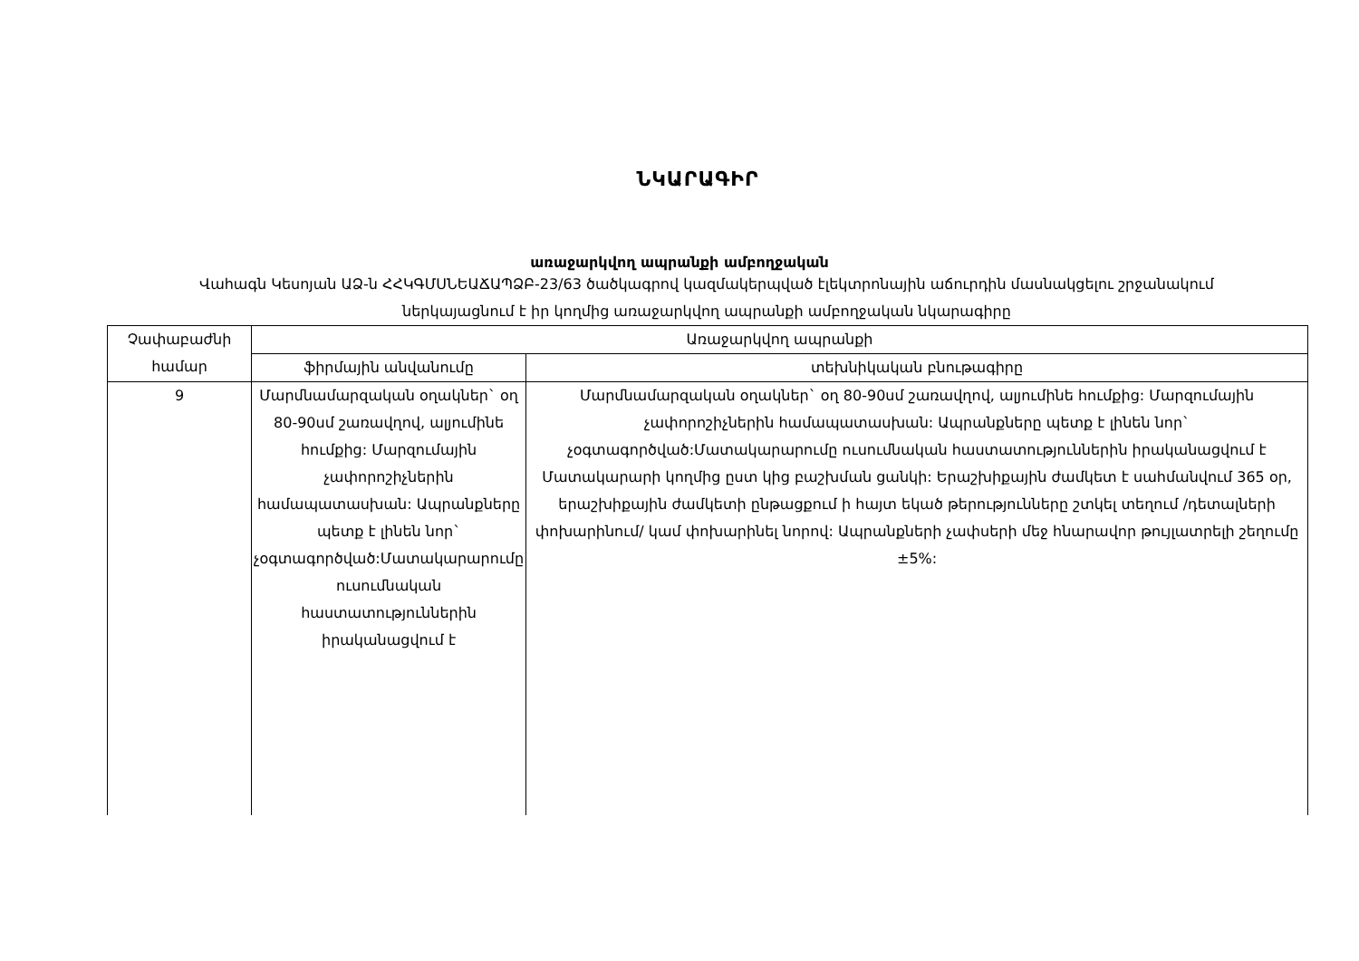ՆԿԱՐԱԳԻՐ
առաջարկվող ապրանքի ամբողջական
Վահագն Կեսոյան ԱՁ-ն ՀՀԿԳՄՍՆԵԱՃԱՊՁԲ-23/63 ծածկագրով կազմակերպված էլեկտրոնային աճուրդին մասնակցելու շրջանակում ներկայացնում է իր կողմից առաջարկվող ապրանքի ամբողջական նկարագիրը
| Չափաբաժնի համար | Առաջարկվող ապրանքի | |
| --- | --- | --- |
| | ֆիրմային անվանումը | տեխնիկական բնութագիրը |
| 9 | Մարմնամարզական օղակներ` օղ 80-90սմ շառավղով, ալյումինե հումքից: Մարզումային չափորոշիչներին համապատասխան: Ապրանքները պետք է լինեն նոր` չօգտագործված:Մատակարարումը ուսումնական հաստատություններին իրականացվում է | Մարմնամարզական օղակներ` օղ 80-90սմ շառավղով, ալյումինե հումքից: Մարզումային չափորոշիչներին համապատասխան: Ապրանքները պետք է լինեն նոր` չօգտագործված:Մատակարարումը ուսումնական հաստատություններին իրականացվում է Մատակարարի կողմից ըստ կից բաշխման ցանկի: Երաշխիքային ժամկետ է սահմանվում 365 օր, երաշխիքային ժամկետի ընթացքում ի հայտ եկած թերությունները շտկել տեղում /դետալների փոխարինում/ կամ փոխարինել նորով: Ապրանքների չափսերի մեջ հնարավոր թույլատրելի շեղումը ±5%: |